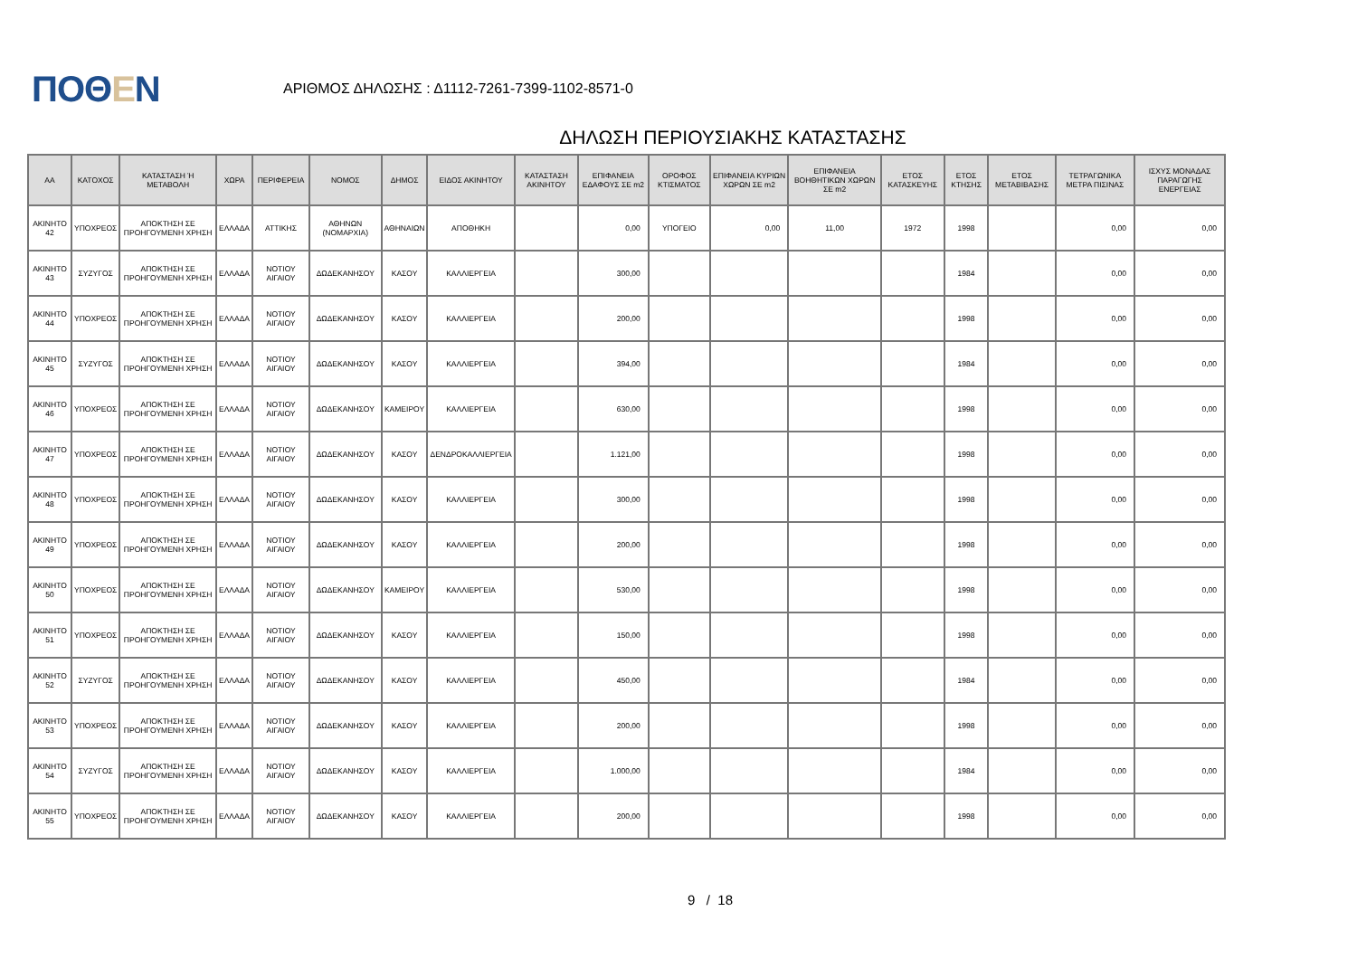ΠΟΘΕΝ
ΑΡΙΘΜΟΣ ΔΗΛΩΣΗΣ : Δ1112-7261-7399-1102-8571-0
ΔΗΛΩΣΗ ΠΕΡΙΟΥΣΙΑΚΗΣ ΚΑΤΑΣΤΑΣΗΣ
| ΑΑ | ΚΑΤΟΧΟΣ | ΚΑΤΑΣΤΑΣΗ Ή ΜΕΤΑΒΟΛΗ | ΧΩΡΑ | ΠΕΡΙΦΕΡΕΙΑ | ΝΟΜΟΣ | ΔΗΜΟΣ | ΕΙΔΟΣ ΑΚΙΝΗΤΟΥ | ΚΑΤΑΣΤΑΣΗ ΑΚΙΝΗΤΟΥ | ΕΠΙΦΑΝΕΙΑ ΕΔΑΦΟΥΣ ΣΕ m2 | ΟΡΟΦΟΣ ΚΤΙΣΜΑΤΟΣ | ΕΠΙΦΑΝΕΙΑ ΚΥΡΙΩΝ ΧΩΡΩΝ ΣΕ m2 | ΕΠΙΦΑΝΕΙΑ ΒΟΗΘΗΤΙΚΩΝ ΧΩΡΩΝ ΣΕ m2 | ΕΤΟΣ ΚΑΤΑΣΚΕΥΗΣ | ΕΤΟΣ ΚΤΗΣΗΣ | ΕΤΟΣ ΜΕΤΑΒΙΒΑΣΗΣ | ΤΕΤΡΑΓΩΝΙΚΑ ΜΕΤΡΑ ΠΙΣΙΝΑΣ | ΙΣΧΥΣ ΜΟΝΑΔΑΣ ΠΑΡΑΓΩΓΗΣ ΕΝΕΡΓΕΙΑΣ |
| --- | --- | --- | --- | --- | --- | --- | --- | --- | --- | --- | --- | --- | --- | --- | --- | --- | --- |
| ΑΚΙΝΗΤΟ 42 | ΥΠΟΧΡΕΟΣ | ΑΠΟΚΤΗΣΗ ΣΕ ΠΡΟΗΓΟΥΜΕΝΗ ΧΡΗΣΗ | ΕΛΛΑΔΑ | ΑΤΤΙΚΗΣ | ΑΘΗΝΩΝ (ΝΟΜΑΡΧΙΑ) | ΑΘΗΝΑΙΩΝ | ΑΠΟΘΗΚΗ | | 0,00 | ΥΠΟΓΕΙΟ | 0,00 | 11,00 | 1972 | 1998 | | 0,00 | 0,00 |
| ΑΚΙΝΗΤΟ 43 | ΣΥΖΥΓΟΣ | ΑΠΟΚΤΗΣΗ ΣΕ ΠΡΟΗΓΟΥΜΕΝΗ ΧΡΗΣΗ | ΕΛΛΑΔΑ | ΝΟΤΙΟΥ ΑΙΓΑΙΟΥ | ΔΩΔΕΚΑΝΗΣΟΥ | ΚΑΣΟΥ | ΚΑΛΛΙΕΡΓΕΙΑ | | 300,00 | | | | | 1984 | | 0,00 | 0,00 |
| ΑΚΙΝΗΤΟ 44 | ΥΠΟΧΡΕΟΣ | ΑΠΟΚΤΗΣΗ ΣΕ ΠΡΟΗΓΟΥΜΕΝΗ ΧΡΗΣΗ | ΕΛΛΑΔΑ | ΝΟΤΙΟΥ ΑΙΓΑΙΟΥ | ΔΩΔΕΚΑΝΗΣΟΥ | ΚΑΣΟΥ | ΚΑΛΛΙΕΡΓΕΙΑ | | 200,00 | | | | | 1998 | | 0,00 | 0,00 |
| ΑΚΙΝΗΤΟ 45 | ΣΥΖΥΓΟΣ | ΑΠΟΚΤΗΣΗ ΣΕ ΠΡΟΗΓΟΥΜΕΝΗ ΧΡΗΣΗ | ΕΛΛΑΔΑ | ΝΟΤΙΟΥ ΑΙΓΑΙΟΥ | ΔΩΔΕΚΑΝΗΣΟΥ | ΚΑΣΟΥ | ΚΑΛΛΙΕΡΓΕΙΑ | | 394,00 | | | | | 1984 | | 0,00 | 0,00 |
| ΑΚΙΝΗΤΟ 46 | ΥΠΟΧΡΕΟΣ | ΑΠΟΚΤΗΣΗ ΣΕ ΠΡΟΗΓΟΥΜΕΝΗ ΧΡΗΣΗ | ΕΛΛΑΔΑ | ΝΟΤΙΟΥ ΑΙΓΑΙΟΥ | ΔΩΔΕΚΑΝΗΣΟΥ | ΚΑΜΕΙΡΟΥ | ΚΑΛΛΙΕΡΓΕΙΑ | | 630,00 | | | | | 1998 | | 0,00 | 0,00 |
| ΑΚΙΝΗΤΟ 47 | ΥΠΟΧΡΕΟΣ | ΑΠΟΚΤΗΣΗ ΣΕ ΠΡΟΗΓΟΥΜΕΝΗ ΧΡΗΣΗ | ΕΛΛΑΔΑ | ΝΟΤΙΟΥ ΑΙΓΑΙΟΥ | ΔΩΔΕΚΑΝΗΣΟΥ | ΚΑΣΟΥ | ΔΕΝΔΡΟΚΑΛΛΙΕΡΓΕΙΑ | | 1.121,00 | | | | | 1998 | | 0,00 | 0,00 |
| ΑΚΙΝΗΤΟ 48 | ΥΠΟΧΡΕΟΣ | ΑΠΟΚΤΗΣΗ ΣΕ ΠΡΟΗΓΟΥΜΕΝΗ ΧΡΗΣΗ | ΕΛΛΑΔΑ | ΝΟΤΙΟΥ ΑΙΓΑΙΟΥ | ΔΩΔΕΚΑΝΗΣΟΥ | ΚΑΣΟΥ | ΚΑΛΛΙΕΡΓΕΙΑ | | 300,00 | | | | | 1998 | | 0,00 | 0,00 |
| ΑΚΙΝΗΤΟ 49 | ΥΠΟΧΡΕΟΣ | ΑΠΟΚΤΗΣΗ ΣΕ ΠΡΟΗΓΟΥΜΕΝΗ ΧΡΗΣΗ | ΕΛΛΑΔΑ | ΝΟΤΙΟΥ ΑΙΓΑΙΟΥ | ΔΩΔΕΚΑΝΗΣΟΥ | ΚΑΣΟΥ | ΚΑΛΛΙΕΡΓΕΙΑ | | 200,00 | | | | | 1998 | | 0,00 | 0,00 |
| ΑΚΙΝΗΤΟ 50 | ΥΠΟΧΡΕΟΣ | ΑΠΟΚΤΗΣΗ ΣΕ ΠΡΟΗΓΟΥΜΕΝΗ ΧΡΗΣΗ | ΕΛΛΑΔΑ | ΝΟΤΙΟΥ ΑΙΓΑΙΟΥ | ΔΩΔΕΚΑΝΗΣΟΥ | ΚΑΜΕΙΡΟΥ | ΚΑΛΛΙΕΡΓΕΙΑ | | 530,00 | | | | | 1998 | | 0,00 | 0,00 |
| ΑΚΙΝΗΤΟ 51 | ΥΠΟΧΡΕΟΣ | ΑΠΟΚΤΗΣΗ ΣΕ ΠΡΟΗΓΟΥΜΕΝΗ ΧΡΗΣΗ | ΕΛΛΑΔΑ | ΝΟΤΙΟΥ ΑΙΓΑΙΟΥ | ΔΩΔΕΚΑΝΗΣΟΥ | ΚΑΣΟΥ | ΚΑΛΛΙΕΡΓΕΙΑ | | 150,00 | | | | | 1998 | | 0,00 | 0,00 |
| ΑΚΙΝΗΤΟ 52 | ΣΥΖΥΓΟΣ | ΑΠΟΚΤΗΣΗ ΣΕ ΠΡΟΗΓΟΥΜΕΝΗ ΧΡΗΣΗ | ΕΛΛΑΔΑ | ΝΟΤΙΟΥ ΑΙΓΑΙΟΥ | ΔΩΔΕΚΑΝΗΣΟΥ | ΚΑΣΟΥ | ΚΑΛΛΙΕΡΓΕΙΑ | | 450,00 | | | | | 1984 | | 0,00 | 0,00 |
| ΑΚΙΝΗΤΟ 53 | ΥΠΟΧΡΕΟΣ | ΑΠΟΚΤΗΣΗ ΣΕ ΠΡΟΗΓΟΥΜΕΝΗ ΧΡΗΣΗ | ΕΛΛΑΔΑ | ΝΟΤΙΟΥ ΑΙΓΑΙΟΥ | ΔΩΔΕΚΑΝΗΣΟΥ | ΚΑΣΟΥ | ΚΑΛΛΙΕΡΓΕΙΑ | | 200,00 | | | | | 1998 | | 0,00 | 0,00 |
| ΑΚΙΝΗΤΟ 54 | ΣΥΖΥΓΟΣ | ΑΠΟΚΤΗΣΗ ΣΕ ΠΡΟΗΓΟΥΜΕΝΗ ΧΡΗΣΗ | ΕΛΛΑΔΑ | ΝΟΤΙΟΥ ΑΙΓΑΙΟΥ | ΔΩΔΕΚΑΝΗΣΟΥ | ΚΑΣΟΥ | ΚΑΛΛΙΕΡΓΕΙΑ | | 1.000,00 | | | | | 1984 | | 0,00 | 0,00 |
| ΑΚΙΝΗΤΟ 55 | ΥΠΟΧΡΕΟΣ | ΑΠΟΚΤΗΣΗ ΣΕ ΠΡΟΗΓΟΥΜΕΝΗ ΧΡΗΣΗ | ΕΛΛΑΔΑ | ΝΟΤΙΟΥ ΑΙΓΑΙΟΥ | ΔΩΔΕΚΑΝΗΣΟΥ | ΚΑΣΟΥ | ΚΑΛΛΙΕΡΓΕΙΑ | | 200,00 | | | | | 1998 | | 0,00 | 0,00 |
9 / 18